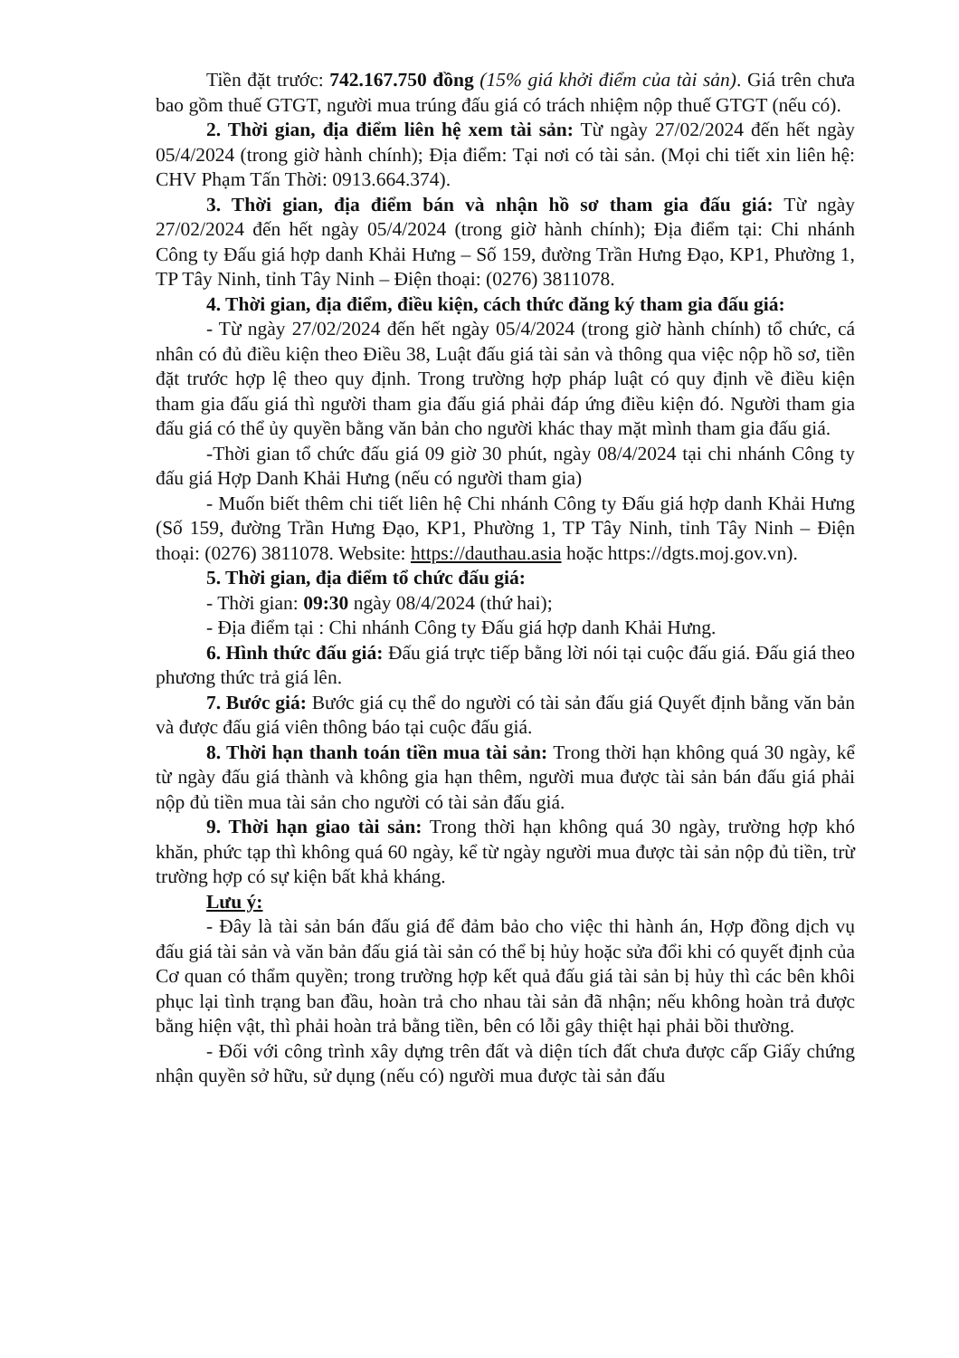Tiền đặt trước: 742.167.750 đồng (15% giá khởi điểm của tài sản). Giá trên chưa bao gồm thuế GTGT, người mua trúng đấu giá có trách nhiệm nộp thuế GTGT (nếu có).
2. Thời gian, địa điểm liên hệ xem tài sản: Từ ngày 27/02/2024 đến hết ngày 05/4/2024 (trong giờ hành chính); Địa điểm: Tại nơi có tài sản. (Mọi chi tiết xin liên hệ: CHV Phạm Tấn Thời: 0913.664.374).
3. Thời gian, địa điểm bán và nhận hồ sơ tham gia đấu giá: Từ ngày 27/02/2024 đến hết ngày 05/4/2024 (trong giờ hành chính); Địa điểm tại: Chi nhánh Công ty Đấu giá hợp danh Khải Hưng – Số 159, đường Trần Hưng Đạo, KP1, Phường 1, TP Tây Ninh, tỉnh Tây Ninh – Điện thoại: (0276) 3811078.
4. Thời gian, địa điểm, điều kiện, cách thức đăng ký tham gia đấu giá:
- Từ ngày 27/02/2024 đến hết ngày 05/4/2024 (trong giờ hành chính) tổ chức, cá nhân có đủ điều kiện theo Điều 38, Luật đấu giá tài sản và thông qua việc nộp hồ sơ, tiền đặt trước hợp lệ theo quy định. Trong trường hợp pháp luật có quy định về điều kiện tham gia đấu giá thì người tham gia đấu giá phải đáp ứng điều kiện đó. Người tham gia đấu giá có thể ủy quyền bằng văn bản cho người khác thay mặt mình tham gia đấu giá.
-Thời gian tổ chức đấu giá 09 giờ 30 phút, ngày 08/4/2024 tại chi nhánh Công ty đấu giá Hợp Danh Khải Hưng (nếu có người tham gia)
- Muốn biết thêm chi tiết liên hệ Chi nhánh Công ty Đấu giá hợp danh Khải Hưng (Số 159, đường Trần Hưng Đạo, KP1, Phường 1, TP Tây Ninh, tỉnh Tây Ninh – Điện thoại: (0276) 3811078. Website: https://dauthau.asia hoặc https://dgts.moj.gov.vn).
5. Thời gian, địa điểm tổ chức đấu giá:
- Thời gian: 09:30 ngày 08/4/2024 (thứ hai);
- Địa điểm tại : Chi nhánh Công ty Đấu giá hợp danh Khải Hưng.
6. Hình thức đấu giá: Đấu giá trực tiếp bằng lời nói tại cuộc đấu giá. Đấu giá theo phương thức trả giá lên.
7. Bước giá: Bước giá cụ thể do người có tài sản đấu giá Quyết định bằng văn bản và được đấu giá viên thông báo tại cuộc đấu giá.
8. Thời hạn thanh toán tiền mua tài sản: Trong thời hạn không quá 30 ngày, kể từ ngày đấu giá thành và không gia hạn thêm, người mua được tài sản bán đấu giá phải nộp đủ tiền mua tài sản cho người có tài sản đấu giá.
9. Thời hạn giao tài sản: Trong thời hạn không quá 30 ngày, trường hợp khó khăn, phức tạp thì không quá 60 ngày, kể từ ngày người mua được tài sản nộp đủ tiền, trừ trường hợp có sự kiện bất khả kháng.
Lưu ý:
- Đây là tài sản bán đấu giá để đảm bảo cho việc thi hành án, Hợp đồng dịch vụ đấu giá tài sản và văn bản đấu giá tài sản có thể bị hủy hoặc sửa đổi khi có quyết định của Cơ quan có thẩm quyền; trong trường hợp kết quả đấu giá tài sản bị hủy thì các bên khôi phục lại tình trạng ban đầu, hoàn trả cho nhau tài sản đã nhận; nếu không hoàn trả được bằng hiện vật, thì phải hoàn trả bằng tiền, bên có lỗi gây thiệt hại phải bồi thường.
- Đối với công trình xây dựng trên đất và diện tích đất chưa được cấp Giấy chứng nhận quyền sở hữu, sử dụng (nếu có) người mua được tài sản đấu